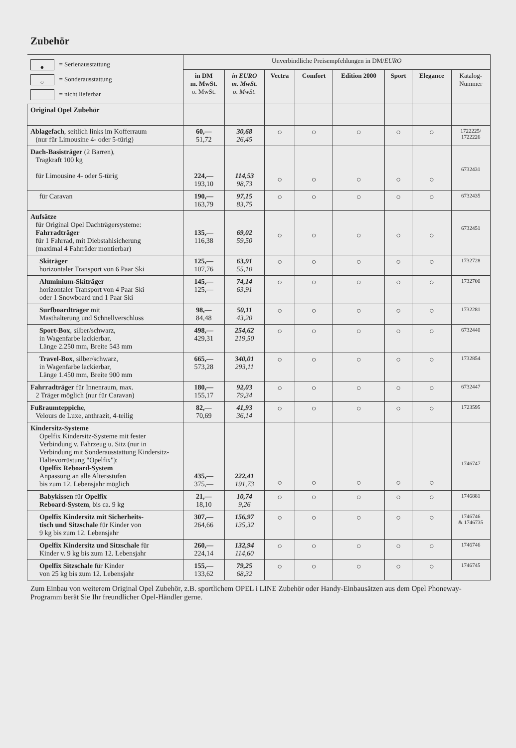Zubehör
| ● = Serienausstattung ○ = Sonderausstattung = nicht lieferbar | Unverbindliche Preisempfehlungen in DM/ EURO | | | | | | | |
| | in DM m. MwSt. o. MwSt. | in EURO m. MwSt. o. MwSt. | Vectra | Comfort | Edition 2000 | Sport | Elegance | Katalog- Nummer |
| Original Opel Zubehör | | | | | | | | |
| Ablagefach , seitlich links im Kofferraum (nur für Limousine 4- oder 5-türig) | 60,— 51,72 | 30,68 26,45 | ○ | ○ | ○ | ○ | ○ | 1722225/ 1722226 |
| Dach-Basisträger (2 Barren), Tragkraft 100 kg für Limousine 4- oder 5-türig | 224,— 193,10 | 114,53 98,73 | ○ | ○ | ○ | ○ | ○ | 6732431 |
| für Caravan | 190,— 163,79 | 97,15 83,75 | ○ | ○ | ○ | ○ | ○ | 6732435 |
| Aufsätze für Original Opel Dachträgersysteme: Fahrradträger für 1 Fahrrad, mit Diebstahlsicherung (maximal 4 Fahrräder montierbar) | 135,— 116,38 | 69,02 59,50 | ○ | ○ | ○ | ○ | ○ | 6732451 |
| Skiträger horizontaler Transport von 6 Paar Ski | 125,— 107,76 | 63,91 55,10 | ○ | ○ | ○ | ○ | ○ | 1732728 |
| Aluminium-Skiträger horizontaler Transport von 4 Paar Ski oder 1 Snowboard und 1 Paar Ski | 145,— 125,— | 74,14 63,91 | ○ | ○ | ○ | ○ | ○ | 1732700 |
| Surfboardträger mit Masthalterung und Schnellverschluss | 98,— 84,48 | 50,11 43,20 | ○ | ○ | ○ | ○ | ○ | 1732281 |
| Sport-Box , silber/schwarz, in Wagenfarbe lackierbar, Länge 2.250 mm, Breite 543 mm | 498,— 429,31 | 254,62 219,50 | ○ | ○ | ○ | ○ | ○ | 6732440 |
| Travel-Box , silber/schwarz, in Wagenfarbe lackierbar, Länge 1.450 mm, Breite 900 mm | 665,— 573,28 | 340,01 293,11 | ○ | ○ | ○ | ○ | ○ | 1732854 |
| Fahrradträger für Innenraum, max. 2 Träger möglich (nur für Caravan) | 180,— 155,17 | 92,03 79,34 | ○ | ○ | ○ | ○ | ○ | 6732447 |
| Fußraumteppiche , Velours de Luxe, anthrazit, 4-teilig | 82,— 70,69 | 41,93 36,14 | ○ | ○ | ○ | ○ | ○ | 1723595 |
| Kindersitz-Systeme Opelfix Kindersitz-Systeme mit fester Verbindung v. Fahrzeug u. Sitz (nur in Verbindung mit Sonderausstattung Kindersitz-Haltevorrüstung "Opelfix"): Opelfix Reboard-System Anpassung an alle Altersstufen bis zum 12. Lebensjahr möglich | 435,— 375,— | 222,41 191,73 | ○ | ○ | ○ | ○ | ○ | 1746747 |
| Babykissen für Opelfix Reboard-System , bis ca. 9 kg | 21,— 18,10 | 10,74 9,26 | ○ | ○ | ○ | ○ | ○ | 1746881 |
| Opelfix Kindersitz mit Sicherheits- tisch und Sitzschale für Kinder von 9 kg bis zum 12. Lebensjahr | 307,— 264,66 | 156,97 135,32 | ○ | ○ | ○ | ○ | ○ | 1746746 & 1746735 |
| Opelfix Kindersitz und Sitzschale für Kinder v. 9 kg bis zum 12. Lebensjahr | 260,— 224,14 | 132,94 114,60 | ○ | ○ | ○ | ○ | ○ | 1746746 |
| Opelfix Sitzschale für Kinder von 25 kg bis zum 12. Lebensjahr | 155,— 133,62 | 79,25 68,32 | ○ | ○ | ○ | ○ | ○ | 1746745 |
Zum Einbau von weiterem Original Opel Zubehör, z.B. sportlichem OPEL i LINE Zubehör oder Handy-Einbausätzen aus dem Opel Phoneway-Programm berät Sie Ihr freundlicher Opel-Händler gerne.